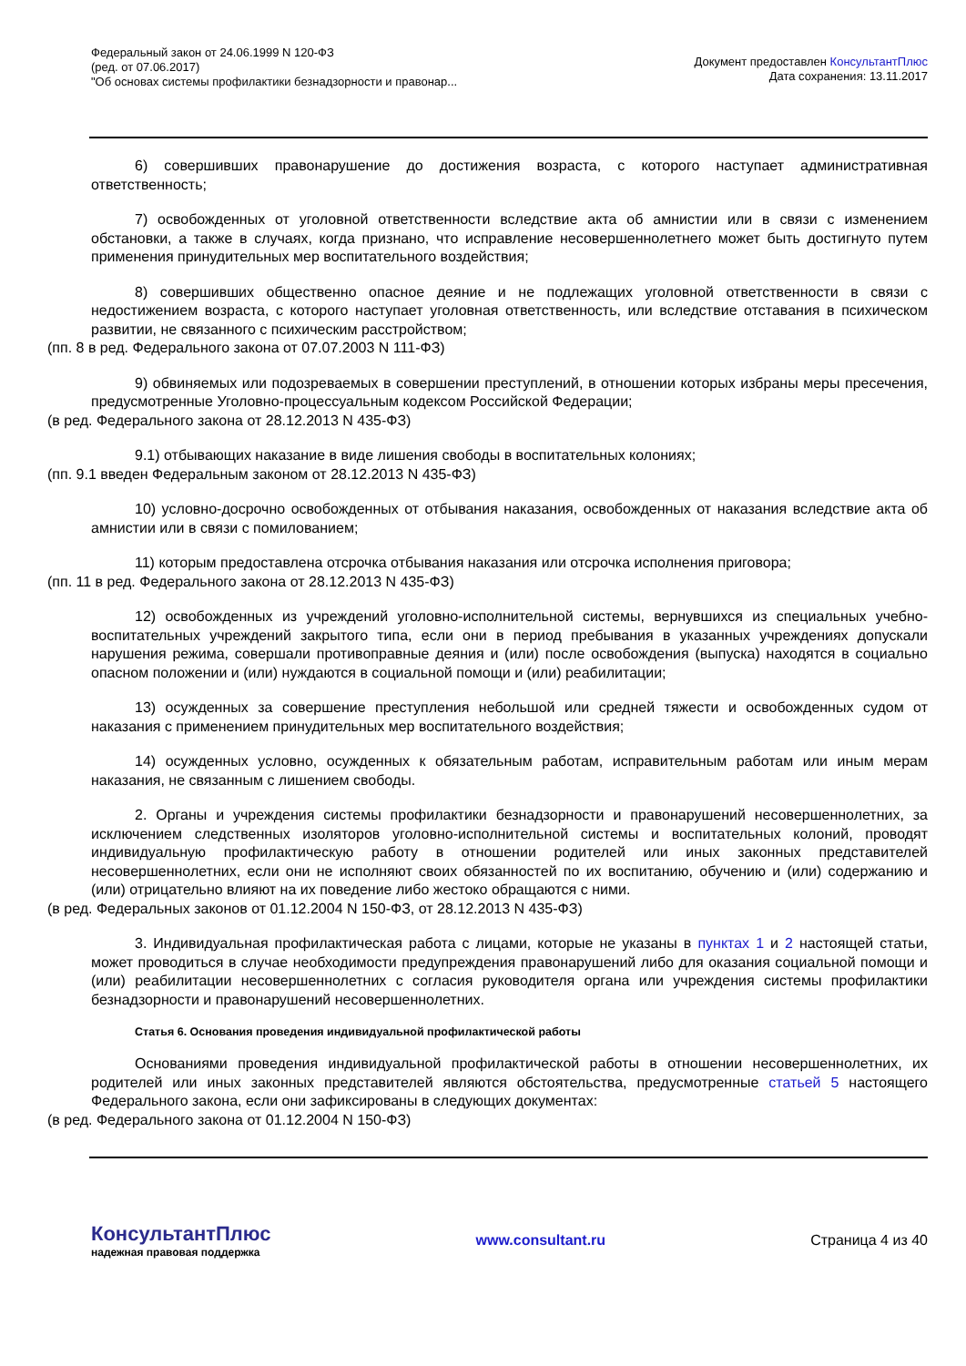Федеральный закон от 24.06.1999 N 120-ФЗ
(ред. от 07.06.2017)
"Об основах системы профилактики безнадзорности и правонар...
Документ предоставлен КонсультантПлюс
Дата сохранения: 13.11.2017
6) совершивших правонарушение до достижения возраста, с которого наступает административная ответственность;
7) освобожденных от уголовной ответственности вследствие акта об амнистии или в связи с изменением обстановки, а также в случаях, когда признано, что исправление несовершеннолетнего может быть достигнуто путем применения принудительных мер воспитательного воздействия;
8) совершивших общественно опасное деяние и не подлежащих уголовной ответственности в связи с недостижением возраста, с которого наступает уголовная ответственность, или вследствие отставания в психическом развитии, не связанного с психическим расстройством;
(пп. 8 в ред. Федерального закона от 07.07.2003 N 111-ФЗ)
9) обвиняемых или подозреваемых в совершении преступлений, в отношении которых избраны меры пресечения, предусмотренные Уголовно-процессуальным кодексом Российской Федерации;
(в ред. Федерального закона от 28.12.2013 N 435-ФЗ)
9.1) отбывающих наказание в виде лишения свободы в воспитательных колониях;
(пп. 9.1 введен Федеральным законом от 28.12.2013 N 435-ФЗ)
10) условно-досрочно освобожденных от отбывания наказания, освобожденных от наказания вследствие акта об амнистии или в связи с помилованием;
11) которым предоставлена отсрочка отбывания наказания или отсрочка исполнения приговора;
(пп. 11 в ред. Федерального закона от 28.12.2013 N 435-ФЗ)
12) освобожденных из учреждений уголовно-исполнительной системы, вернувшихся из специальных учебно-воспитательных учреждений закрытого типа, если они в период пребывания в указанных учреждениях допускали нарушения режима, совершали противоправные деяния и (или) после освобождения (выпуска) находятся в социально опасном положении и (или) нуждаются в социальной помощи и (или) реабилитации;
13) осужденных за совершение преступления небольшой или средней тяжести и освобожденных судом от наказания с применением принудительных мер воспитательного воздействия;
14) осужденных условно, осужденных к обязательным работам, исправительным работам или иным мерам наказания, не связанным с лишением свободы.
2. Органы и учреждения системы профилактики безнадзорности и правонарушений несовершеннолетних, за исключением следственных изоляторов уголовно-исполнительной системы и воспитательных колоний, проводят индивидуальную профилактическую работу в отношении родителей или иных законных представителей несовершеннолетних, если они не исполняют своих обязанностей по их воспитанию, обучению и (или) содержанию и (или) отрицательно влияют на их поведение либо жестоко обращаются с ними.
(в ред. Федеральных законов от 01.12.2004 N 150-ФЗ, от 28.12.2013 N 435-ФЗ)
3. Индивидуальная профилактическая работа с лицами, которые не указаны в пунктах 1 и 2 настоящей статьи, может проводиться в случае необходимости предупреждения правонарушений либо для оказания социальной помощи и (или) реабилитации несовершеннолетних с согласия руководителя органа или учреждения системы профилактики безнадзорности и правонарушений несовершеннолетних.
Статья 6. Основания проведения индивидуальной профилактической работы
Основаниями проведения индивидуальной профилактической работы в отношении несовершеннолетних, их родителей или иных законных представителей являются обстоятельства, предусмотренные статьей 5 настоящего Федерального закона, если они зафиксированы в следующих документах:
(в ред. Федерального закона от 01.12.2004 N 150-ФЗ)
КонсультантПлюс
надежная правовая поддержка
www.consultant.ru Страница 4 из 40